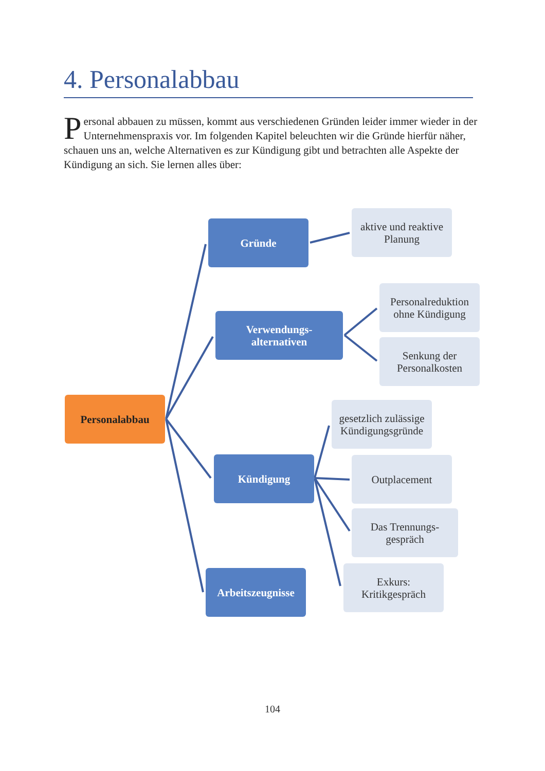4. Personalabbau
Personal abbauen zu müssen, kommt aus verschiedenen Gründen leider immer wieder in der Unternehmenspraxis vor. Im folgenden Kapitel beleuchten wir die Gründe hierfür näher, schauen uns an, welche Alternativen es zur Kündigung gibt und betrachten alle Aspekte der Kündigung an sich. Sie lernen alles über:
Personalabbau
Gründe
Verwendungs-
alternativen
Kündigung
Arbeitszeugnisse
aktive und reaktive Planung
Personalreduktion ohne Kündigung
Senkung der Personalkosten
gesetzlich zulässige Kündigungsgründe
Outplacement
Das Trennungs-
gespräch
Exkurs:
Kritikgespräch
104